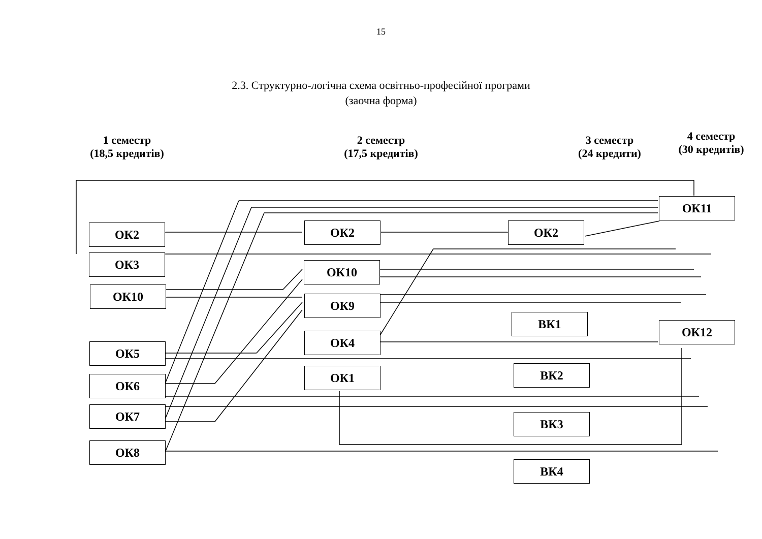15
2.3. Структурно-логічна схема освітньо-професійної програми
(заочна форма)
1 семестр
(18,5 кредитів)
2 семестр
(17,5 кредитів)
3 семестр
(24 кредити)
4 семестр
(30 кредитів)
ОК2
ОК3
ОК10
ОК5
ОК6
ОК7
ОК8
ОК2
ОК10
ОК9
ОК4
ОК1
ОК2
ВК1
ВК2
ВК3
ВК4
ОК11
ОК12